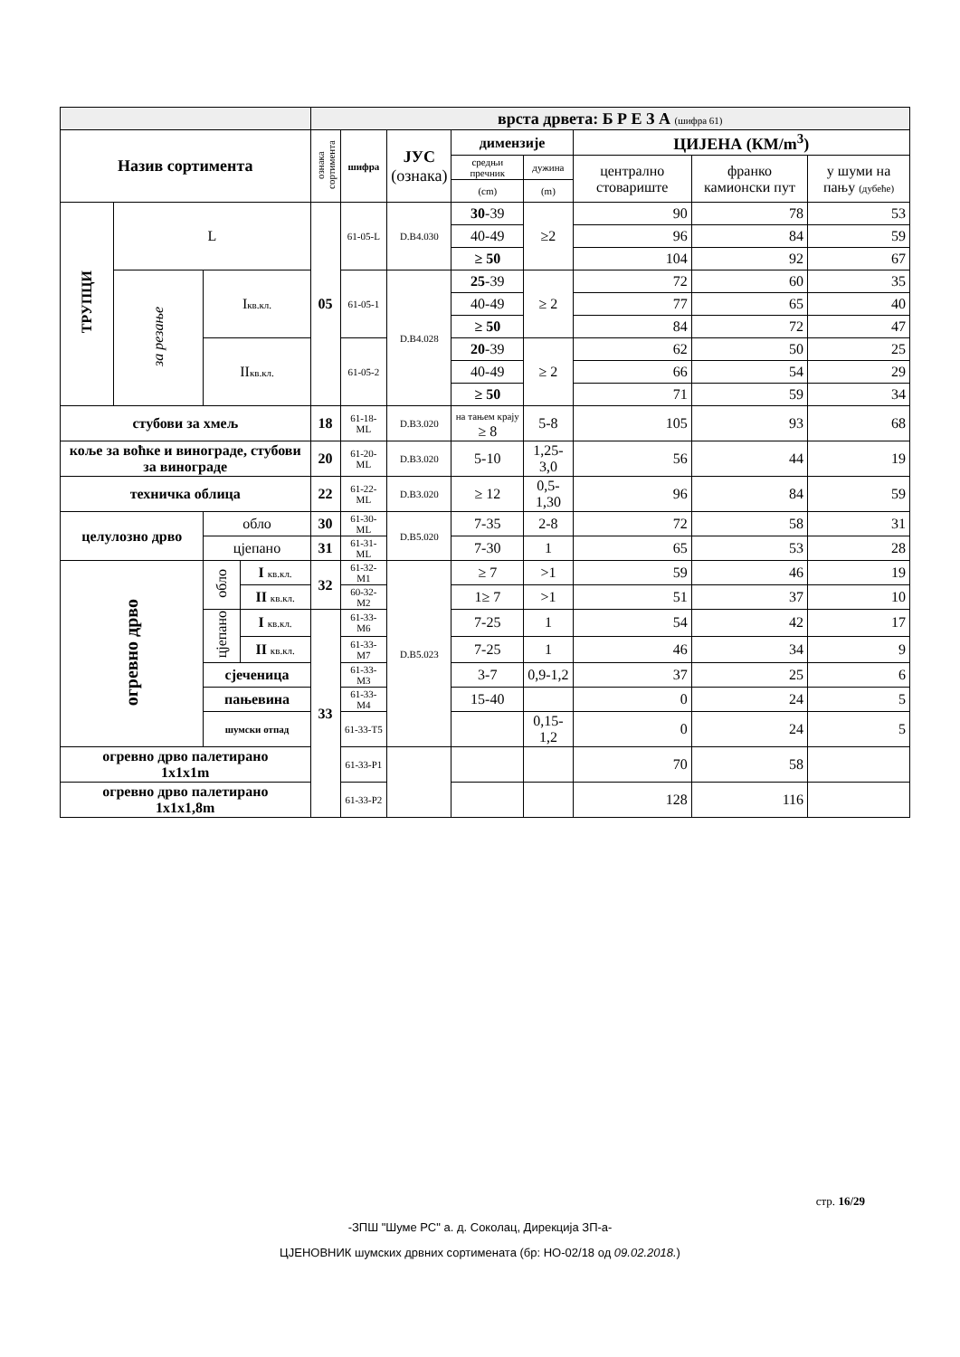| | | | | врста дрвета: Б Р Е З А (шифра 61) | | | | | | | |
| Назив сортимента | | | | ознака сортимента | шифра | ЈУС (ознака) | димензије | | ЦИЈЕНА (КМ/m<sup>3</sup>) | | |
| | | | | | | | средњи пречник | дужина | централно стовариште | франко камионски пут | у шуми на пању (дубеће) |
| | | | | | | | (cm) | (m) | | | |
| ТРУПЦИ | L | | | 05 | 61-05-L | D.B4.030 | 30 -39 | ≥2 | 90 | 78 | 53 |
| | | | | | | | 40-49 | | 96 | 84 | 59 |
| | | | | | | | ≥ 50 | | 104 | 92 | 67 |
| | за резање | I кв.кл. | | | 61-05-1 | D.B4.028 | 25 -39 | ≥ 2 | 72 | 60 | 35 |
| | | | | | | | 40-49 | | 77 | 65 | 40 |
| | | | | | | | ≥ 50 | | 84 | 72 | 47 |
| | | II кв.кл. | | | 61-05-2 | | 20 -39 | ≥ 2 | 62 | 50 | 25 |
| | | | | | | | 40-49 | | 66 | 54 | 29 |
| | | | | | | | ≥ 50 | | 71 | 59 | 34 |
| стубови за хмељ | | | | 18 | 61-18-ML | D.B3.020 | на тањем крају ≥ 8 | 5-8 | 105 | 93 | 68 |
| коље за воћке и винограде, стубови за винограде | | | | 20 | 61-20- ML | D.B3.020 | 5-10 | 1,25-3,0 | 56 | 44 | 19 |
| техничка облица | | | | 22 | 61-22- ML | D.B3.020 | ≥ 12 | 0,5-1,30 | 96 | 84 | 59 |
| целулозно дрво | | обло | | 30 | 61-30- ML | D.B5.020 | 7-35 | 2-8 | 72 | 58 | 31 |
| | | цјепано | | 31 | 61-31- ML | | 7-30 | 1 | 65 | 53 | 28 |
| огревно дрво | | обло | I кв.кл. | 32 | 61-32-M1 | D.B5.023 | ≥ 7 | >1 | 59 | 46 | 19 |
| | | | II кв.кл. | | 60-32-M2 | | 1≥ 7 | >1 | 51 | 37 | 10 |
| | | цјепано | I кв.кл. | 33 | 61-33-M6 | | 7-25 | 1 | 54 | 42 | 17 |
| | | | II кв.кл. | | 61-33-M7 | | 7-25 | 1 | 46 | 34 | 9 |
| | | сјеченица | | | 61-33-M3 | | 3-7 | 0,9-1,2 | 37 | 25 | 6 |
| | | пањевина | | | 61-33-M4 | | 15-40 | | 0 | 24 | 5 |
| | | шумски отпад | | | 61-33-T5 | | | 0,15-1,2 | 0 | 24 | 5 |
| огревно дрво палетирано 1x1x1m | | | | | 61-33-P1 | | | | 70 | 58 | |
| огревно дрво палетирано 1x1x1,8m | | | | | 61-33-P2 | | | | 128 | 116 | |
стр. 16/29
-ЗПШ "Шуме РС" а. д. Соколац, Дирекција ЗП-а-
ЦЈЕНОВНИК шумских дрвних сортимената (бр: НО-02/18 од 09.02.2018.)